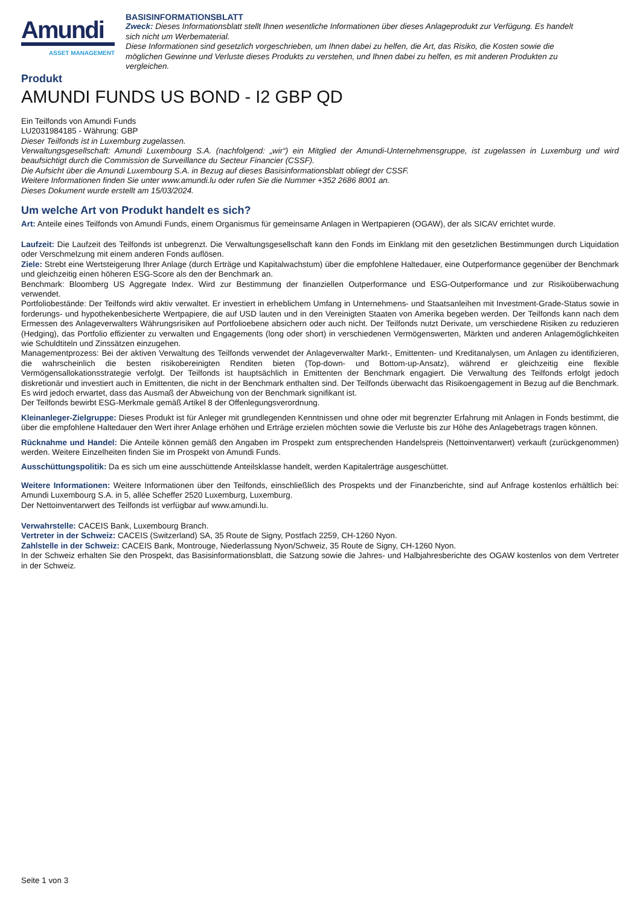Amundi
ASSET MANAGEMENT
BASISINFORMATIONSBLATT
Zweck: Dieses Informationsblatt stellt Ihnen wesentliche Informationen über dieses Anlageprodukt zur Verfügung. Es handelt sich nicht um Werbematerial.
Diese Informationen sind gesetzlich vorgeschrieben, um Ihnen dabei zu helfen, die Art, das Risiko, die Kosten sowie die möglichen Gewinne und Verluste dieses Produkts zu verstehen, und Ihnen dabei zu helfen, es mit anderen Produkten zu vergleichen.
Produkt
AMUNDI FUNDS US BOND - I2 GBP QD
Ein Teilfonds von Amundi Funds
LU2031984185 - Währung: GBP
Dieser Teilfonds ist in Luxemburg zugelassen.
Verwaltungsgesellschaft: Amundi Luxembourg S.A. (nachfolgend: „wir“) ein Mitglied der Amundi-Unternehmensgruppe, ist zugelassen in Luxemburg und wird beaufsichtigt durch die Commission de Surveillance du Secteur Financier (CSSF).
Die Aufsicht über die Amundi Luxembourg S.A. in Bezug auf dieses Basisinformationsblatt obliegt der CSSF.
Weitere Informationen finden Sie unter www.amundi.lu oder rufen Sie die Nummer +352 2686 8001 an.
Dieses Dokument wurde erstellt am 15/03/2024.
Um welche Art von Produkt handelt es sich?
Art: Anteile eines Teilfonds von Amundi Funds, einem Organismus für gemeinsame Anlagen in Wertpapieren (OGAW), der als SICAV errichtet wurde.
Laufzeit: Die Laufzeit des Teilfonds ist unbegrenzt. Die Verwaltungsgesellschaft kann den Fonds im Einklang mit den gesetzlichen Bestimmungen durch Liquidation oder Verschmelzung mit einem anderen Fonds auflösen.
Ziele: Strebt eine Wertsteigerung Ihrer Anlage (durch Erträge und Kapitalwachstum) über die empfohlene Haltedauer, eine Outperformance gegenüber der Benchmark und gleichzeitig einen höheren ESG-Score als den der Benchmark an.
Benchmark: Bloomberg US Aggregate Index. Wird zur Bestimmung der finanziellen Outperformance und ESG-Outperformance und zur Risikoüberwachung verwendet.
Portfoliobestände: Der Teilfonds wird aktiv verwaltet. Er investiert in erheblichem Umfang in Unternehmens- und Staatsanleihen mit Investment-Grade-Status sowie in forderungs- und hypothekenbesicherte Wertpapiere, die auf USD lauten und in den Vereinigten Staaten von Amerika begeben werden. Der Teilfonds kann nach dem Ermessen des Anlageverwalters Währungsrisiken auf Portfolioebene absichern oder auch nicht. Der Teilfonds nutzt Derivate, um verschiedene Risiken zu reduzieren (Hedging), das Portfolio effizienter zu verwalten und Engagements (long oder short) in verschiedenen Vermögenswerten, Märkten und anderen Anlagemöglichkeiten wie Schuldtiteln und Zinssätzen einzugehen.
Managementprozess: Bei der aktiven Verwaltung des Teilfonds verwendet der Anlageverwalter Markt-, Emittenten- und Kreditanalysen, um Anlagen zu identifizieren, die wahrscheinlich die besten risikobereinigten Renditen bieten (Top-down- und Bottom-up-Ansatz), während er gleichzeitig eine flexible Vermögensallokationsstrategie verfolgt. Der Teilfonds ist hauptsächlich in Emittenten der Benchmark engagiert. Die Verwaltung des Teilfonds erfolgt jedoch diskretionär und investiert auch in Emittenten, die nicht in der Benchmark enthalten sind. Der Teilfonds überwacht das Risikoengagement in Bezug auf die Benchmark. Es wird jedoch erwartet, dass das Ausmaß der Abweichung von der Benchmark signifikant ist.
Der Teilfonds bewirbt ESG-Merkmale gemäß Artikel 8 der Offenlegungsverordnung.
Kleinanleger-Zielgruppe: Dieses Produkt ist für Anleger mit grundlegenden Kenntnissen und ohne oder mit begrenzter Erfahrung mit Anlagen in Fonds bestimmt, die über die empfohlene Haltedauer den Wert ihrer Anlage erhöhen und Erträge erzielen möchten sowie die Verluste bis zur Höhe des Anlagebetrags tragen können.
Rücknahme und Handel: Die Anteile können gemäß den Angaben im Prospekt zum entsprechenden Handelspreis (Nettoinventarwert) verkauft (zurückgenommen) werden. Weitere Einzelheiten finden Sie im Prospekt von Amundi Funds.
Ausschüttungspolitik: Da es sich um eine ausschüttende Anteilsklasse handelt, werden Kapitalerträge ausgeschüttet.
Weitere Informationen: Weitere Informationen über den Teilfonds, einschließlich des Prospekts und der Finanzberichte, sind auf Anfrage kostenlos erhältlich bei: Amundi Luxembourg S.A. in 5, allée Scheffer 2520 Luxemburg, Luxemburg.
Der Nettoinventarwert des Teilfonds ist verfügbar auf www.amundi.lu.
Verwahrstelle: CACEIS Bank, Luxembourg Branch.
Vertreter in der Schweiz: CACEIS (Switzerland) SA, 35 Route de Signy, Postfach 2259, CH-1260 Nyon.
Zahlstelle in der Schweiz: CACEIS Bank, Montrouge, Niederlassung Nyon/Schweiz, 35 Route de Signy, CH-1260 Nyon.
In der Schweiz erhalten Sie den Prospekt, das Basisinformationsblatt, die Satzung sowie die Jahres- und Halbjahresberichte des OGAW kostenlos von dem Vertreter in der Schweiz.
Seite 1 von 3